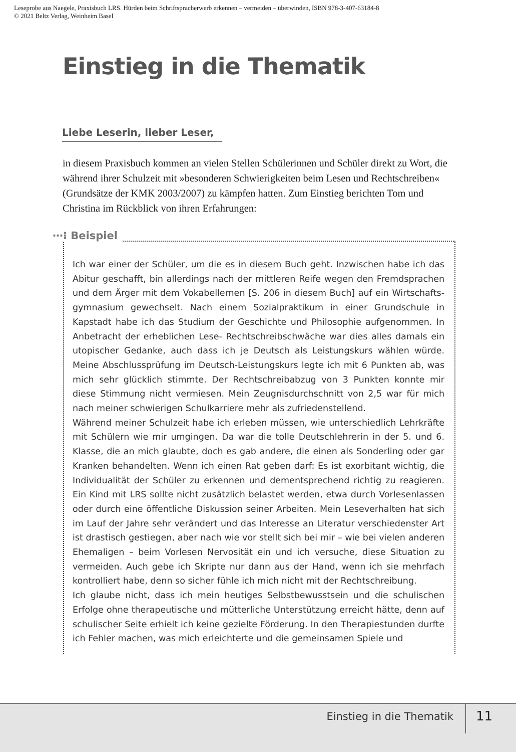Leseprobe aus Naegele, Praxisbuch LRS. Hürden beim Schriftspracherwerb erkennen – vermeiden – überwinden, ISBN 978-3-407-63184-8
© 2021 Beltz Verlag, Weinheim Basel
Einstieg in die Thematik
Liebe Leserin, lieber Leser,
in diesem Praxisbuch kommen an vielen Stellen Schülerinnen und Schüler direkt zu Wort, die während ihrer Schulzeit mit »besonderen Schwierigkeiten beim Lesen und Rechtschreiben« (Grundsätze der KMK 2003/2007) zu kämpfen hatten. Zum Einstieg berichten Tom und Christina im Rückblick von ihren Erfahrungen:
⋯⁝ Beispiel
Ich war einer der Schüler, um die es in diesem Buch geht. Inzwischen habe ich das Abitur geschafft, bin allerdings nach der mittleren Reife wegen den Fremdsprachen und dem Ärger mit dem Vokabellernen [S. 206 in diesem Buch] auf ein Wirtschafts­gymnasium gewechselt. Nach einem Sozialpraktikum in einer Grundschule in Kapstadt habe ich das Studium der Geschichte und Philosophie aufgenommen. In Anbetracht der erheblichen Lese- Rechtschreibschwäche war dies alles damals ein utopischer Gedanke, auch dass ich je Deutsch als Leistungskurs wählen würde. Meine Abschlussprüfung im Deutsch-Leistungskurs legte ich mit 6 Punkten ab, was mich sehr glücklich stimmte. Der Rechtschreibabzug von 3 Punkten konnte mir diese Stimmung nicht vermiesen. Mein Zeugnisdurchschnitt von 2,5 war für mich nach meiner schwierigen Schulkarriere mehr als zufriedenstellend.
Während meiner Schulzeit habe ich erleben müssen, wie unterschiedlich Lehrkräfte mit Schülern wie mir umgingen. Da war die tolle Deutschlehrerin in der 5. und 6. Klasse, die an mich glaubte, doch es gab andere, die einen als Sonderling oder gar Kranken behandelten. Wenn ich einen Rat geben darf: Es ist exorbitant wichtig, die Individualität der Schüler zu erkennen und dementsprechend richtig zu reagieren. Ein Kind mit LRS sollte nicht zusätzlich belastet werden, etwa durch Vorlesenlassen oder durch eine öffentliche Diskussion seiner Arbeiten. Mein Leseverhalten hat sich im Lauf der Jahre sehr verändert und das Interesse an Literatur verschiedenster Art ist drastisch gestiegen, aber nach wie vor stellt sich bei mir – wie bei vielen anderen Ehemaligen – beim Vorlesen Nervosität ein und ich versuche, diese Situation zu vermeiden. Auch gebe ich Skripte nur dann aus der Hand, wenn ich sie mehrfach kontrolliert habe, denn so sicher fühle ich mich nicht mit der Rechtschreibung.
Ich glaube nicht, dass ich mein heutiges Selbstbewusstsein und die schulischen Erfolge ohne therapeutische und mütterliche Unterstützung erreicht hätte, denn auf schulischer Seite erhielt ich keine gezielte Förderung. In den Therapiestunden durfte ich Fehler machen, was mich erleichterte und die gemeinsamen Spiele und
Einstieg in die Thematik 11